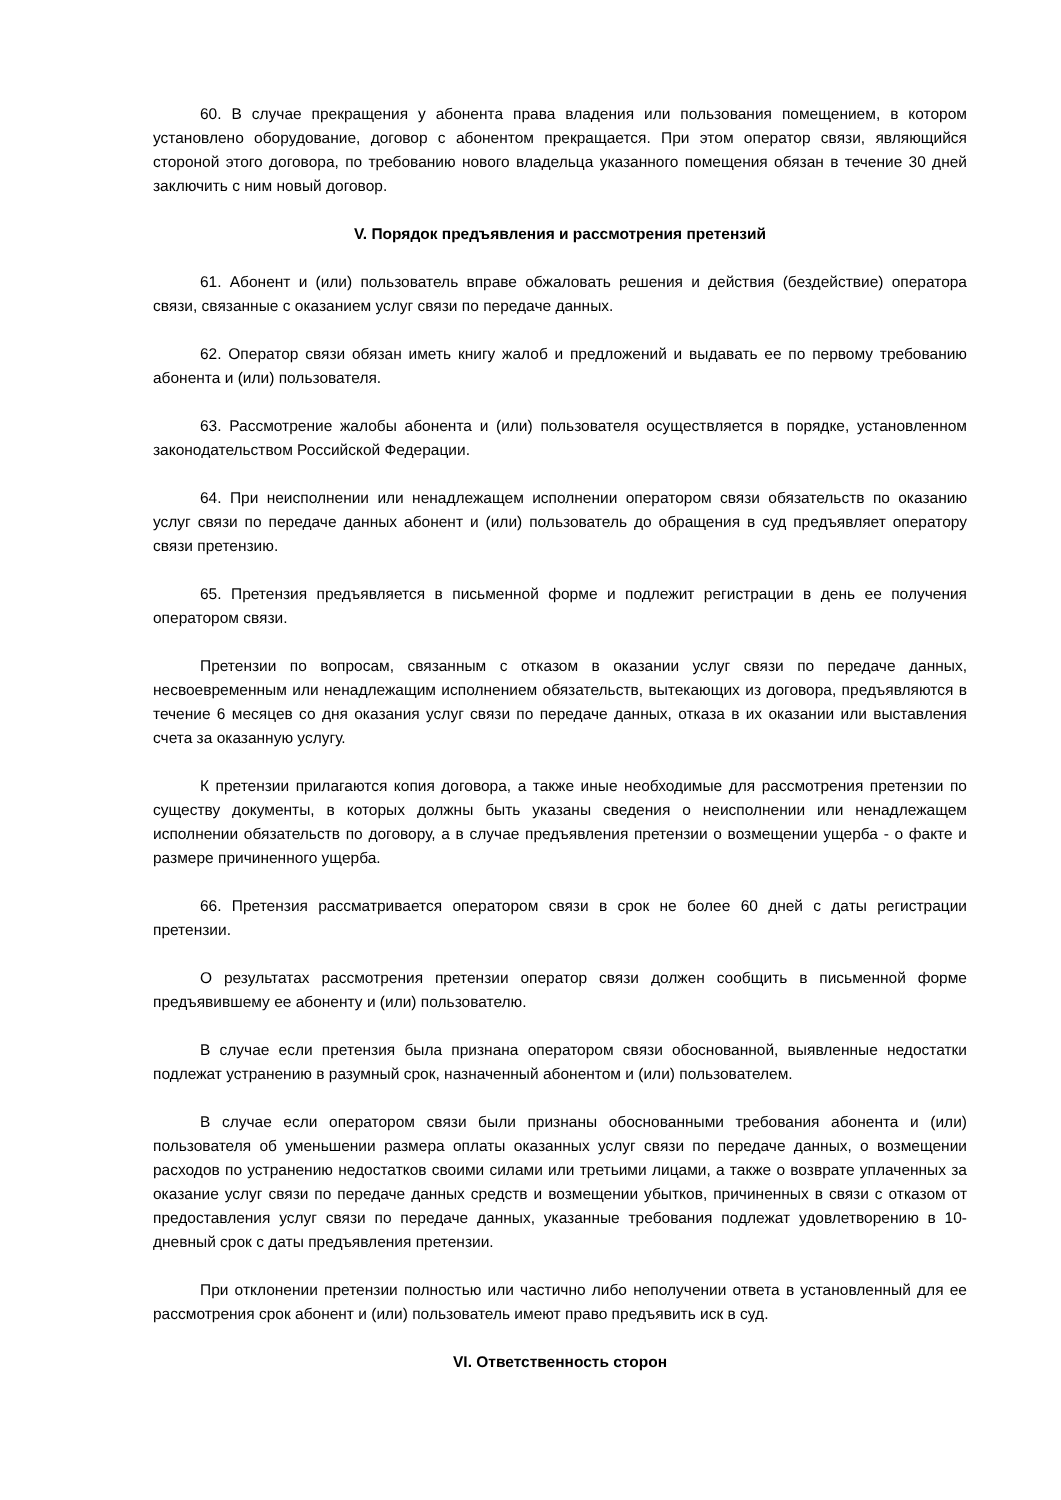60. В случае прекращения у абонента права владения или пользования помещением, в котором установлено оборудование, договор с абонентом прекращается. При этом оператор связи, являющийся стороной этого договора, по требованию нового владельца указанного помещения обязан в течение 30 дней заключить с ним новый договор.
V. Порядок предъявления и рассмотрения претензий
61. Абонент и (или) пользователь вправе обжаловать решения и действия (бездействие) оператора связи, связанные с оказанием услуг связи по передаче данных.
62. Оператор связи обязан иметь книгу жалоб и предложений и выдавать ее по первому требованию абонента и (или) пользователя.
63. Рассмотрение жалобы абонента и (или) пользователя осуществляется в порядке, установленном законодательством Российской Федерации.
64. При неисполнении или ненадлежащем исполнении оператором связи обязательств по оказанию услуг связи по передаче данных абонент и (или) пользователь до обращения в суд предъявляет оператору связи претензию.
65. Претензия предъявляется в письменной форме и подлежит регистрации в день ее получения оператором связи.
Претензии по вопросам, связанным с отказом в оказании услуг связи по передаче данных, несвоевременным или ненадлежащим исполнением обязательств, вытекающих из договора, предъявляются в течение 6 месяцев со дня оказания услуг связи по передаче данных, отказа в их оказании или выставления счета за оказанную услугу.
К претензии прилагаются копия договора, а также иные необходимые для рассмотрения претензии по существу документы, в которых должны быть указаны сведения о неисполнении или ненадлежащем исполнении обязательств по договору, а в случае предъявления претензии о возмещении ущерба - о факте и размере причиненного ущерба.
66. Претензия рассматривается оператором связи в срок не более 60 дней с даты регистрации претензии.
О результатах рассмотрения претензии оператор связи должен сообщить в письменной форме предъявившему ее абоненту и (или) пользователю.
В случае если претензия была признана оператором связи обоснованной, выявленные недостатки подлежат устранению в разумный срок, назначенный абонентом и (или) пользователем.
В случае если оператором связи были признаны обоснованными требования абонента и (или) пользователя об уменьшении размера оплаты оказанных услуг связи по передаче данных, о возмещении расходов по устранению недостатков своими силами или третьими лицами, а также о возврате уплаченных за оказание услуг связи по передаче данных средств и возмещении убытков, причиненных в связи с отказом от предоставления услуг связи по передаче данных, указанные требования подлежат удовлетворению в 10-дневный срок с даты предъявления претензии.
При отклонении претензии полностью или частично либо неполучении ответа в установленный для ее рассмотрения срок абонент и (или) пользователь имеют право предъявить иск в суд.
VI. Ответственность сторон